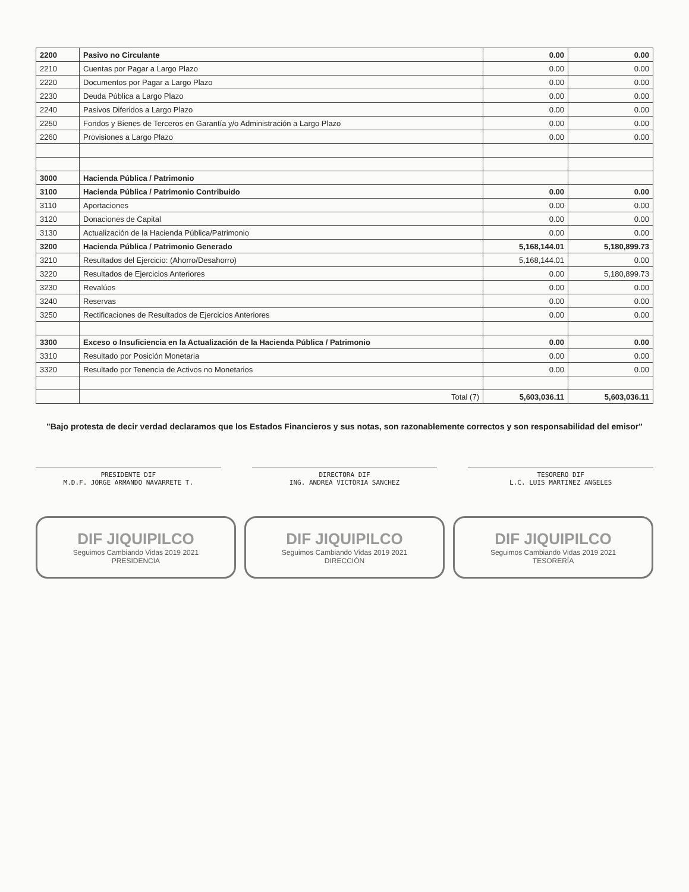| 2200 | Pasivo no Circulante | 0.00 | 0.00 |
| 2210 | Cuentas por Pagar a Largo Plazo | 0.00 | 0.00 |
| 2220 | Documentos por Pagar a Largo Plazo | 0.00 | 0.00 |
| 2230 | Deuda Pública a Largo Plazo | 0.00 | 0.00 |
| 2240 | Pasivos Diferidos a Largo Plazo | 0.00 | 0.00 |
| 2250 | Fondos y Bienes de Terceros en Garantía y/o Administración a Largo Plazo | 0.00 | 0.00 |
| 2260 | Provisiones a Largo Plazo | 0.00 | 0.00 |
| 3000 | Hacienda Pública / Patrimonio | | |
| 3100 | Hacienda Pública / Patrimonio Contribuido | 0.00 | 0.00 |
| 3110 | Aportaciones | 0.00 | 0.00 |
| 3120 | Donaciones de Capital | 0.00 | 0.00 |
| 3130 | Actualización de la Hacienda Pública/Patrimonio | 0.00 | 0.00 |
| 3200 | Hacienda Pública / Patrimonio Generado | 5,168,144.01 | 5,180,899.73 |
| 3210 | Resultados del Ejercicio: (Ahorro/Desahorro) | 5,168,144.01 | 0.00 |
| 3220 | Resultados de Ejercicios Anteriores | 0.00 | 5,180,899.73 |
| 3230 | Revalúos | 0.00 | 0.00 |
| 3240 | Reservas | 0.00 | 0.00 |
| 3250 | Rectificaciones de Resultados de Ejercicios Anteriores | 0.00 | 0.00 |
| 3300 | Exceso o Insuficiencia en la Actualización de la Hacienda Pública / Patrimonio | 0.00 | 0.00 |
| 3310 | Resultado por Posición Monetaria | 0.00 | 0.00 |
| 3320 | Resultado por Tenencia de Activos no Monetarios | 0.00 | 0.00 |
| | Total (7) | 5,603,036.11 | 5,603,036.11 |
"Bajo protesta de decir verdad declaramos que los Estados Financieros y sus notas, son razonablemente correctos y son responsabilidad del emisor"
PRESIDENTE DIF
M.D.F. JORGE ARMANDO NAVARRETE T.
DIRECTORA DIF
ING. ANDREA VICTORIA SANCHEZ
TESORERO DIF
L.C. LUIS MARTINEZ ANGELES
DIF JIQUIPILCO
Seguimos Cambiando Vidas 2019 2021
PRESIDENCIA
DIF JIQUIPILCO
Seguimos Cambiando Vidas 2019 2021
DIRECCIÓN
DIF JIQUIPILCO
Seguimos Cambiando Vidas 2019 2021
TESORERÍA